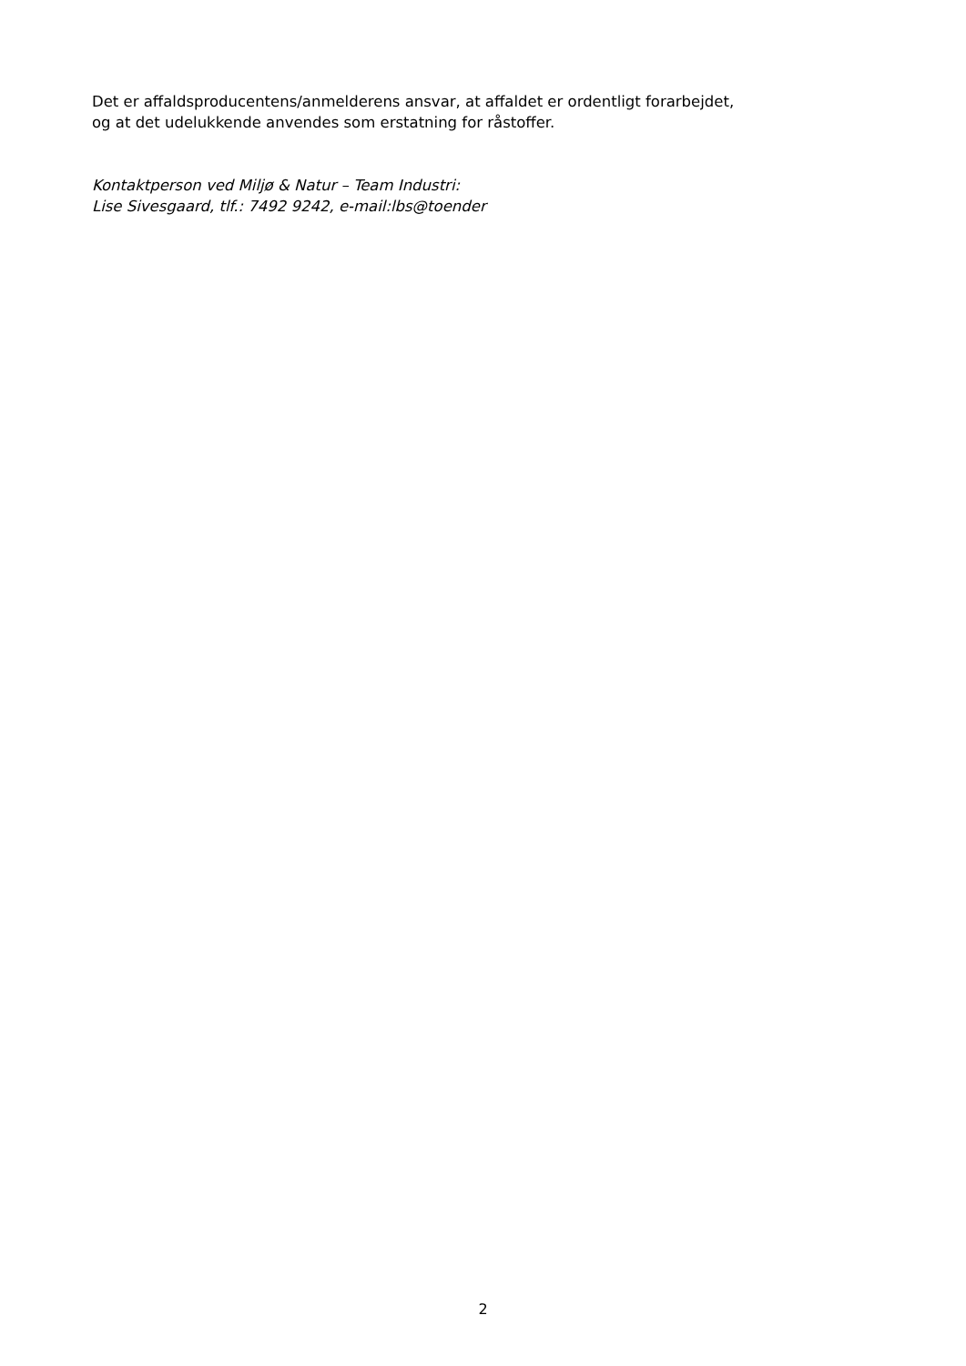Det er affaldsproducentens/anmelderens ansvar, at affaldet er ordentligt forarbejdet,
og at det udelukkende anvendes som erstatning for råstoffer.
Kontaktperson ved Miljø & Natur – Team Industri:
Lise Sivesgaard, tlf.: 7492 9242, e-mail:lbs@toender
2